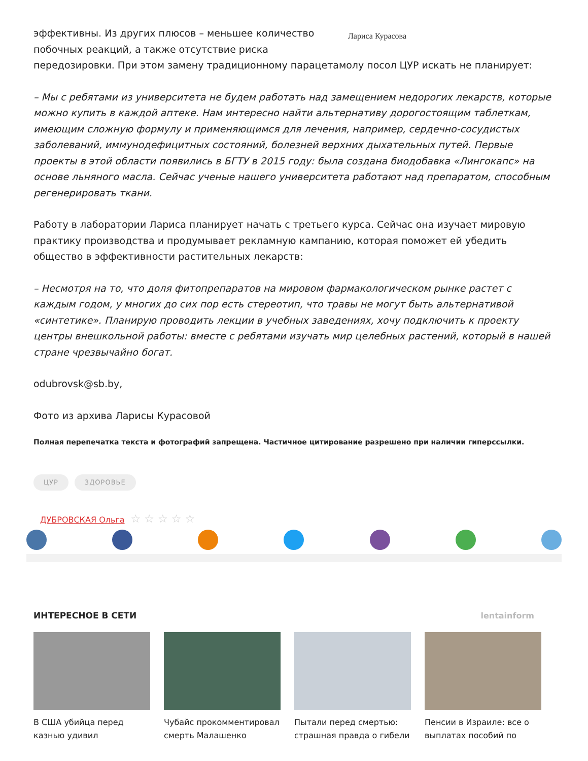эффективны. Из других плюсов – меньшее количество побочных реакций, а также отсутствие риска
Лариса Курасова
передозировки. При этом замену традиционному парацетамолу посол ЦУР искать не планирует:
– Мы с ребятами из университета не будем работать над замещением недорогих лекарств, которые можно купить в каждой аптеке. Нам интересно найти альтернативу дорогостоящим таблеткам, имеющим сложную формулу и применяющимся для лечения, например, сердечно-сосудистых заболеваний, иммунодефицитных состояний, болезней верхних дыхательных путей. Первые проекты в этой области появились в БГТУ в 2015 году: была создана биодобавка «Лингокапс» на основе льняного масла. Сейчас ученые нашего университета работают над препаратом, способным регенерировать ткани.
Работу в лаборатории Лариса планирует начать с третьего курса. Сейчас она изучает мировую практику производства и продумывает рекламную кампанию, которая поможет ей убедить общество в эффективности растительных лекарств:
– Несмотря на то, что доля фитопрепаратов на мировом фармакологическом рынке растет с каждым годом, у многих до сих пор есть стереотип, что травы не могут быть альтернативой «синтетике». Планирую проводить лекции в учебных заведениях, хочу подключить к проекту центры внешкольной работы: вместе с ребятами изучать мир целебных растений, который в нашей стране чрезвычайно богат.
odubrovsk@sb.by,
Фото из архива Ларисы Курасовой
Полная перепечатка текста и фотографий запрещена. Частичное цитирование разрешено при наличии гиперссылки.
ЦУР ЗДОРОВЬЕ
ДУБРОВСКАЯ Ольга ☆ ☆ ☆ ☆ ☆
ИНТЕРЕСНОЕ В СЕТИ lentainform
В США убийца перед казнью удивил
Чубайс прокомментировал смерть Малашенко
Пытали перед смертью: страшная правда о гибели
Пенсии в Израиле: все о выплатах пособий по